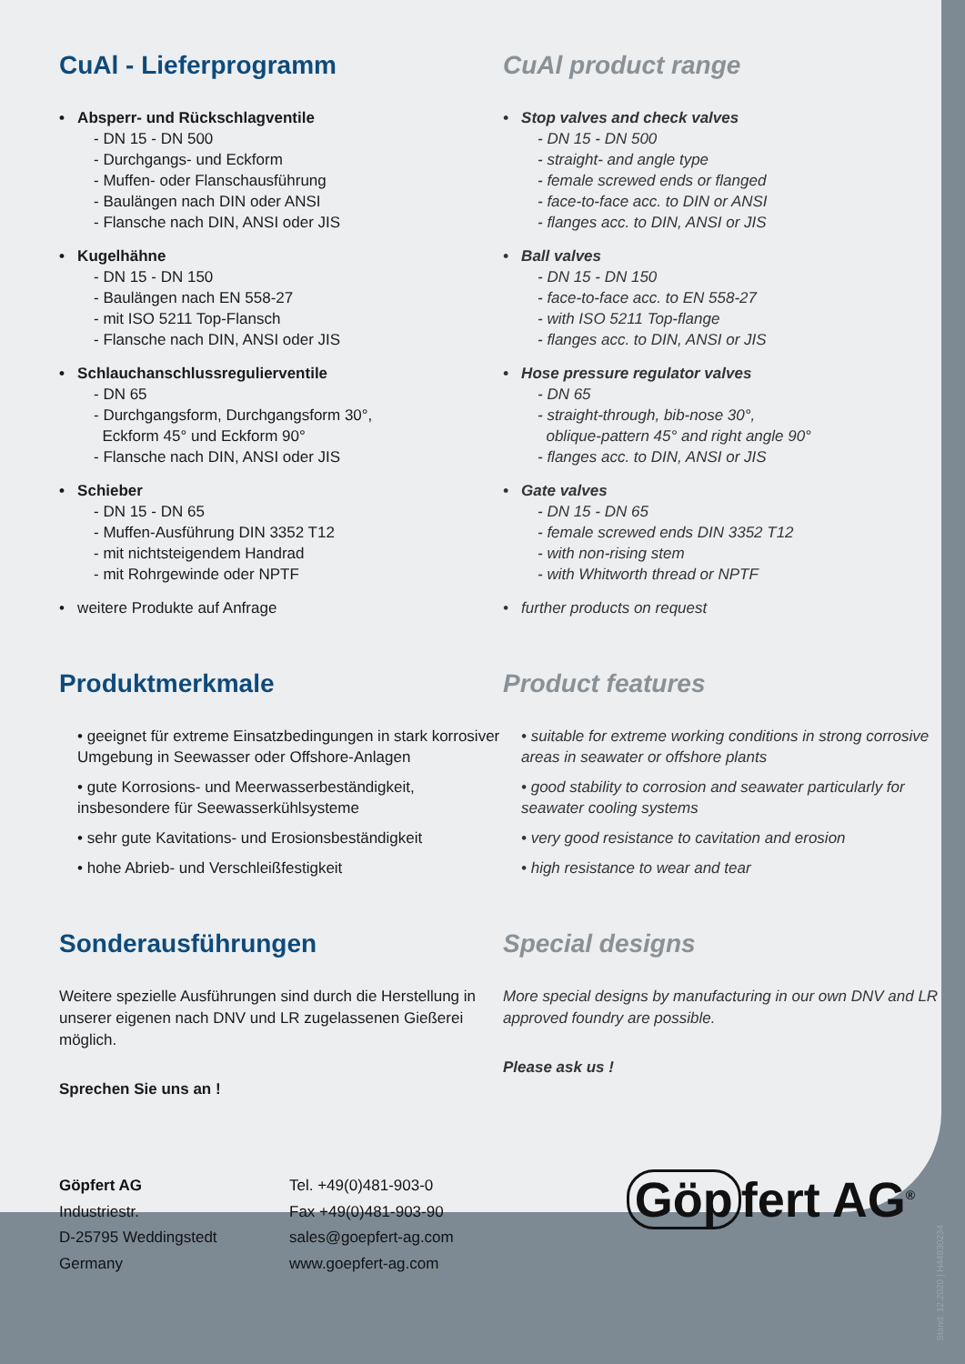CuAl - Lieferprogramm
• Absperr- und Rückschlagventile
- DN 15 - DN 500
- Durchgangs- und Eckform
- Muffen- oder Flanschausführung
- Baulängen nach DIN oder ANSI
- Flansche nach DIN, ANSI oder JIS
• Kugelhähne
- DN 15 - DN 150
- Baulängen nach EN 558-27
- mit ISO 5211 Top-Flansch
- Flansche nach DIN, ANSI oder JIS
• Schlauchanschlussregulierventile
- DN 65
- Durchgangsform, Durchgangsform 30°,
Eckform 45° und Eckform 90°
- Flansche nach DIN, ANSI oder JIS
• Schieber
- DN 15 - DN 65
- Muffen-Ausführung DIN 3352 T12
- mit nichtsteigendem Handrad
- mit Rohrgewinde oder NPTF
• weitere Produkte auf Anfrage
Produktmerkmale
• geeignet für extreme Einsatzbedingungen in stark korrosiver Umgebung in Seewasser oder Offshore-Anlagen
• gute Korrosions- und Meerwasserbeständigkeit, insbesondere für Seewasserkühlsysteme
• sehr gute Kavitations- und Erosionsbeständigkeit
• hohe Abrieb- und Verschleißfestigkeit
Sonderausführungen
Weitere spezielle Ausführungen sind durch die Herstellung in unserer eigenen nach DNV und LR zugelassenen Gießerei möglich.
Sprechen Sie uns an !
CuAl product range
• Stop valves and check valves
- DN 15 - DN 500
- straight- and angle type
- female screwed ends or flanged
- face-to-face acc. to DIN or ANSI
- flanges acc. to DIN, ANSI or JIS
• Ball valves
- DN 15 - DN 150
- face-to-face acc. to EN 558-27
- with ISO 5211 Top-flange
- flanges acc. to DIN, ANSI or JIS
• Hose pressure regulator valves
- DN 65
- straight-through, bib-nose 30°,
oblique-pattern 45° and right angle 90°
- flanges acc. to DIN, ANSI or JIS
• Gate valves
- DN 15 - DN 65
- female screwed ends DIN 3352 T12
- with non-rising stem
- with Whitworth thread or NPTF
• further products on request
Product features
• suitable for extreme working conditions in strong corrosive areas in seawater or offshore plants
• good stability to corrosion and seawater particularly for seawater cooling systems
• very good resistance to cavitation and erosion
• high resistance to wear and tear
Special designs
More special designs by manufacturing in our own DNV and LR approved foundry are possible.
Please ask us !
Göpfert AG
Industriestr.
D-25795 Weddingstedt
Germany
Tel. +49(0)481-903-0
Fax +49(0)481-903-90
sales@goepfert-ag.com
www.goepfert-ag.com
Göp fert AG<sup>®</sup>
Stand: 12.2020 | H44930234